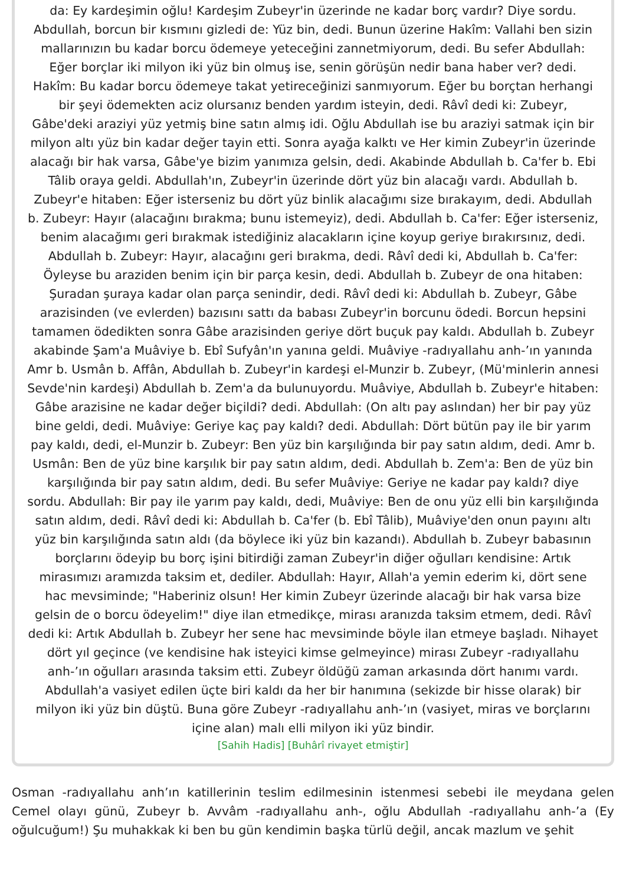da: Ey kardeşimin oğlu! Kardeşim Zubeyr'in üzerinde ne kadar borç vardır? Diye sordu. Abdullah, borcun bir kısmını gizledi de: Yüz bin, dedi. Bunun üzerine Hakîm: Vallahi ben sizin mallarınızın bu kadar borcu ödemeye yeteceğini zannetmiyorum, dedi. Bu sefer Abdullah: Eğer borçlar iki milyon iki yüz bin olmuş ise, senin görüşün nedir bana haber ver? dedi. Hakîm: Bu kadar borcu ödemeye takat yetireceğinizi sanmıyorum. Eğer bu borçtan herhangi bir şeyi ödemekten aciz olursanız benden yardım isteyin, dedi. Râvî dedi ki: Zubeyr, Gâbe'deki araziyi yüz yetmiş bine satın almış idi. Oğlu Abdullah ise bu araziyi satmak için bir milyon altı yüz bin kadar değer tayin etti. Sonra ayağa kalktı ve Her kimin Zubeyr'in üzerinde alacağı bir hak varsa, Gâbe'ye bizim yanımıza gelsin, dedi. Akabinde Abdullah b. Ca'fer b. Ebi Tâlib oraya geldi. Abdullah'ın, Zubeyr'in üzerinde dört yüz bin alacağı vardı. Abdullah b. Zubeyr'e hitaben: Eğer isterseniz bu dört yüz binlik alacağımı size bırakayım, dedi. Abdullah b. Zubeyr: Hayır (alacağını bırakma; bunu istemeyiz), dedi. Abdullah b. Ca'fer: Eğer isterseniz, benim alacağımı geri bırakmak istediğiniz alacakların içine koyup geriye bırakırsınız, dedi. Abdullah b. Zubeyr: Hayır, alacağını geri bırakma, dedi. Râvî dedi ki, Abdullah b. Ca'fer: Öyleyse bu araziden benim için bir parça kesin, dedi. Abdullah b. Zubeyr de ona hitaben: Şuradan şuraya kadar olan parça senindir, dedi. Râvî dedi ki: Abdullah b. Zubeyr, Gâbe arazisinden (ve evlerden) bazısını sattı da babası Zubeyr'in borcunu ödedi. Borcun hepsini tamamen ödedikten sonra Gâbe arazisinden geriye dört buçuk pay kaldı. Abdullah b. Zubeyr akabinde Şam'a Muâviye b. Ebî Sufyân'ın yanına geldi. Muâviye -radıyallahu anh-’ın yanında Amr b. Usmân b. Affân, Abdullah b. Zubeyr'in kardeşi el-Munzir b. Zubeyr, (Mü'minlerin annesi Sevde'nin kardeşi) Abdullah b. Zem'a da bulunuyordu. Muâviye, Abdullah b. Zubeyr'e hitaben: Gâbe arazisine ne kadar değer biçildi? dedi. Abdullah: (On altı pay aslından) her bir pay yüz bine geldi, dedi. Muâviye: Geriye kaç pay kaldı? dedi. Abdullah: Dört bütün pay ile bir yarım pay kaldı, dedi, el-Munzir b. Zubeyr: Ben yüz bin karşılığında bir pay satın aldım, dedi. Amr b. Usmân: Ben de yüz bine karşılık bir pay satın aldım, dedi. Abdullah b. Zem'a: Ben de yüz bin karşılığında bir pay satın aldım, dedi. Bu sefer Muâviye: Geriye ne kadar pay kaldı? diye sordu. Abdullah: Bir pay ile yarım pay kaldı, dedi, Muâviye: Ben de onu yüz elli bin karşılığında satın aldım, dedi. Râvî dedi ki: Abdullah b. Ca'fer (b. Ebî Tâlib), Muâviye'den onun payını altı yüz bin karşılığında satın aldı (da böylece iki yüz bin kazandı). Abdullah b. Zubeyr babasının borçlarını ödeyip bu borç işini bitirdiği zaman Zubeyr'in diğer oğulları kendisine: Artık mirasımızı aramızda taksim et, dediler. Abdullah: Hayır, Allah'a yemin ederim ki, dört sene hac mevsiminde; "Haberiniz olsun! Her kimin Zubeyr üzerinde alacağı bir hak varsa bize gelsin de o borcu ödeyelim!" diye ilan etmedikçe, mirası aranızda taksim etmem, dedi. Râvî dedi ki: Artık Abdullah b. Zubeyr her sene hac mevsiminde böyle ilan etmeye başladı. Nihayet dört yıl geçince (ve kendisine hak isteyici kimse gelmeyince) mirası Zubeyr -radıyallahu anh-’ın oğulları arasında taksim etti. Zubeyr öldüğü zaman arkasında dört hanımı vardı. Abdullah'a vasiyet edilen üçte biri kaldı da her bir hanımına (sekizde bir hisse olarak) bir milyon iki yüz bin düştü. Buna göre Zubeyr -radıyallahu anh-’ın (vasiyet, miras ve borçlarını içine alan) malı elli milyon iki yüz bindir.
[Sahih Hadis] [Buhârî rivayet etmiştir]
Osman -radıyallahu anh’ın katillerinin teslim edilmesinin istenmesi sebebi ile meydana gelen Cemel olayı günü, Zubeyr b. Avvâm -radıyallahu anh-, oğlu Abdullah -radıyallahu anh-’a (Ey oğulcuğum!) Şu muhakkak ki ben bu gün kendimin başka türlü değil, ancak mazlum ve şehit